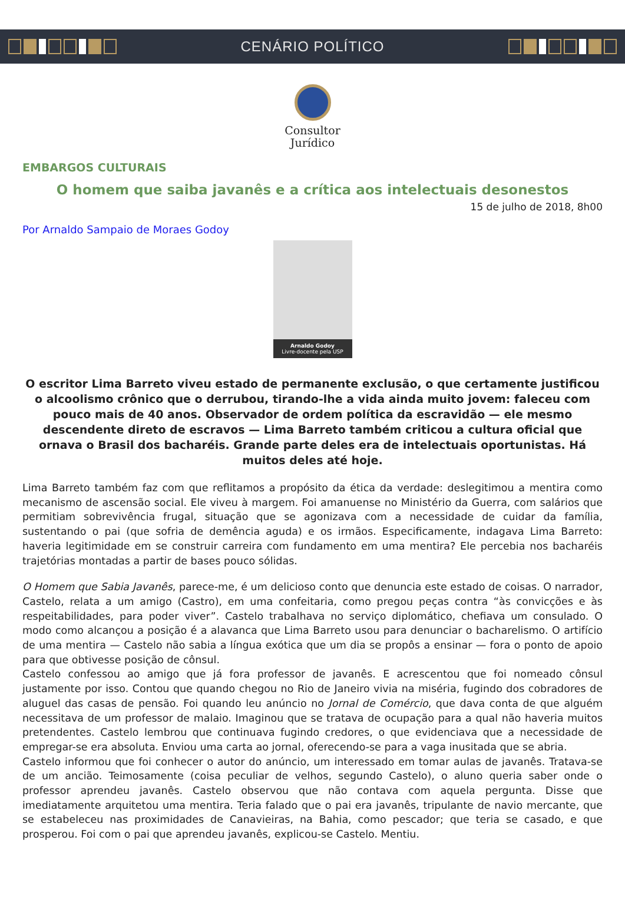CENÁRIO POLÍTICO
Consultor
Jurídico
EMBARGOS CULTURAIS
O homem que saiba javanês e a crítica aos intelectuais desonestos
15 de julho de 2018, 8h00
Por Arnaldo Sampaio de Moraes Godoy
Arnaldo Godoy
Livre-docente pela USP
O escritor Lima Barreto viveu estado de permanente exclusão, o que certamente justificou o alcoolismo crônico que o derrubou, tirando-lhe a vida ainda muito jovem: faleceu com pouco mais de 40 anos. Observador de ordem política da escravidão — ele mesmo descendente direto de escravos — Lima Barreto também criticou a cultura oficial que ornava o Brasil dos bacharéis. Grande parte deles era de intelectuais oportunistas. Há muitos deles até hoje.
Lima Barreto também faz com que reflitamos a propósito da ética da verdade: deslegitimou a mentira como mecanismo de ascensão social. Ele viveu à margem. Foi amanuense no Ministério da Guerra, com salários que permitiam sobrevivência frugal, situação que se agonizava com a necessidade de cuidar da família, sustentando o pai (que sofria de demência aguda) e os irmãos. Especificamente, indagava Lima Barreto: haveria legitimidade em se construir carreira com fundamento em uma mentira? Ele percebia nos bacharéis trajetórias montadas a partir de bases pouco sólidas.
O Homem que Sabia Javanês, parece-me, é um delicioso conto que denuncia este estado de coisas. O narrador, Castelo, relata a um amigo (Castro), em uma confeitaria, como pregou peças contra “às convicções e às respeitabilidades, para poder viver”. Castelo trabalhava no serviço diplomático, chefiava um consulado. O modo como alcançou a posição é a alavanca que Lima Barreto usou para denunciar o bacharelismo. O artifício de uma mentira — Castelo não sabia a língua exótica que um dia se propôs a ensinar — fora o ponto de apoio para que obtivesse posição de cônsul.
Castelo confessou ao amigo que já fora professor de javanês. E acrescentou que foi nomeado cônsul justamente por isso. Contou que quando chegou no Rio de Janeiro vivia na miséria, fugindo dos cobradores de aluguel das casas de pensão. Foi quando leu anúncio no Jornal de Comércio, que dava conta de que alguém necessitava de um professor de malaio. Imaginou que se tratava de ocupação para a qual não haveria muitos pretendentes. Castelo lembrou que continuava fugindo credores, o que evidenciava que a necessidade de empregar-se era absoluta. Enviou uma carta ao jornal, oferecendo-se para a vaga inusitada que se abria.
Castelo informou que foi conhecer o autor do anúncio, um interessado em tomar aulas de javanês. Tratava-se de um ancião. Teimosamente (coisa peculiar de velhos, segundo Castelo), o aluno queria saber onde o professor aprendeu javanês. Castelo observou que não contava com aquela pergunta. Disse que imediatamente arquitetou uma mentira. Teria falado que o pai era javanês, tripulante de navio mercante, que se estabeleceu nas proximidades de Canavieiras, na Bahia, como pescador; que teria se casado, e que prosperou. Foi com o pai que aprendeu javanês, explicou-se Castelo. Mentiu.